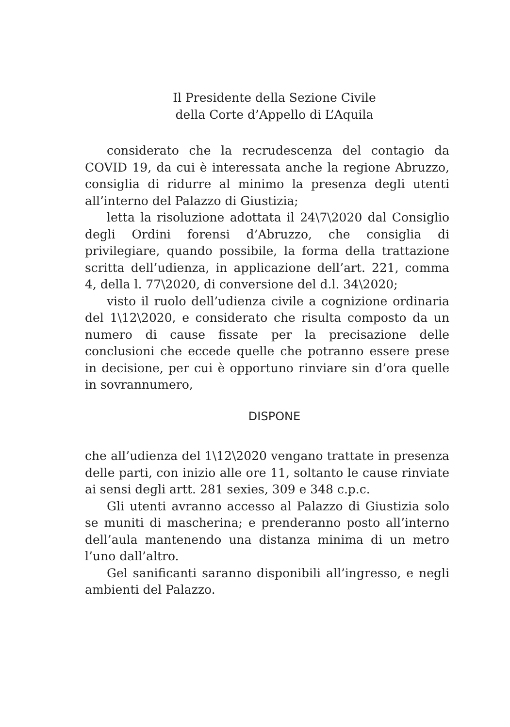Il Presidente della Sezione Civile
della Corte d’Appello di L’Aquila
considerato che la recrudescenza del contagio da COVID 19, da cui è interessata anche la regione Abruzzo, consiglia di ridurre al minimo la presenza degli utenti all’interno del Palazzo di Giustizia;
letta la risoluzione adottata il 24\7\2020 dal Consiglio degli Ordini forensi d’Abruzzo, che consiglia di privilegiare, quando possibile, la forma della trattazione scritta dell’udienza, in applicazione dell’art. 221, comma 4, della l. 77\2020, di conversione del d.l. 34\2020;
visto il ruolo dell’udienza civile a cognizione ordinaria del 1\12\2020, e considerato che risulta composto da un numero di cause fissate per la precisazione delle conclusioni che eccede quelle che potranno essere prese in decisione, per cui è opportuno rinviare sin d’ora quelle in sovrannumero,
DISPONE
che all’udienza del 1\12\2020 vengano trattate in presenza delle parti, con inizio alle ore 11, soltanto le cause rinviate ai sensi degli artt. 281 sexies, 309 e 348 c.p.c.
Gli utenti avranno accesso al Palazzo di Giustizia solo se muniti di mascherina; e prenderanno posto all’interno dell’aula mantenendo una distanza minima di un metro l’uno dall’altro.
Gel sanificanti saranno disponibili all’ingresso, e negli ambienti del Palazzo.